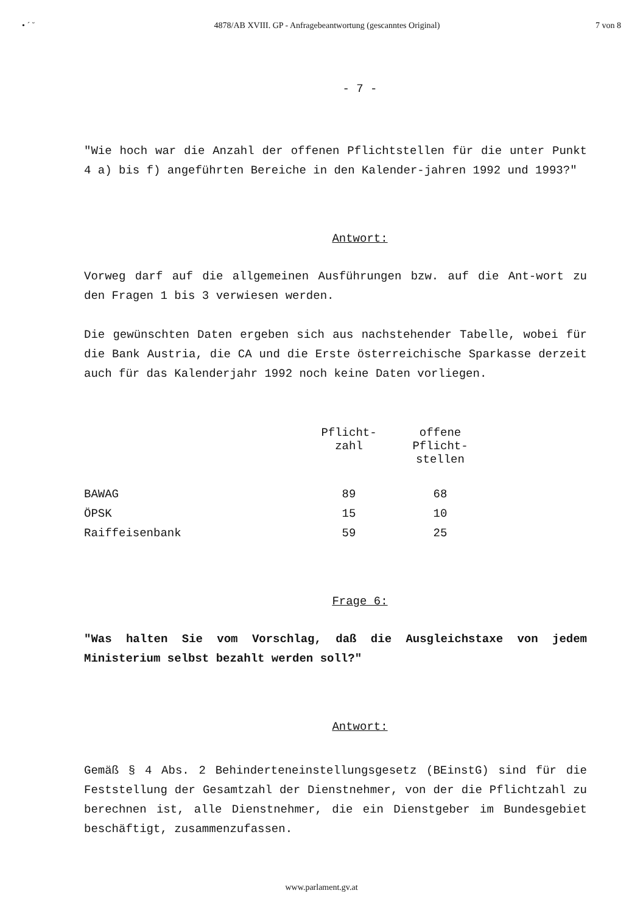• ´ ˘ 4878/AB XVIII. GP - Anfragebeantwortung (gescanntes Original) 7 von 8
- 7 -
"Wie hoch war die Anzahl der offenen Pflichtstellen für die unter Punkt 4 a) bis f) angeführten Bereiche in den Kalender-jahren 1992 und 1993?"
Antwort:
Vorweg darf auf die allgemeinen Ausführungen bzw. auf die Ant-wort zu den Fragen 1 bis 3 verwiesen werden.
Die gewünschten Daten ergeben sich aus nachstehender Tabelle, wobei für die Bank Austria, die CA und die Erste österreichische Sparkasse derzeit auch für das Kalenderjahr 1992 noch keine Daten vorliegen.
| | Pflicht- zahl | offene Pflicht- stellen |
| --- | --- | --- |
| BAWAG | 89 | 68 |
| ÖPSK | 15 | 10 |
| Raiffeisenbank | 59 | 25 |
Frage 6:
"Was halten Sie vom Vorschlag, daß die Ausgleichstaxe von jedem Ministerium selbst bezahlt werden soll?"
Antwort:
Gemäß § 4 Abs. 2 Behinderteneinstellungsgesetz (BEinstG) sind für die Feststellung der Gesamtzahl der Dienstnehmer, von der die Pflichtzahl zu berechnen ist, alle Dienstnehmer, die ein Dienstgeber im Bundesgebiet beschäftigt, zusammenzufassen.
www.parlament.gv.at